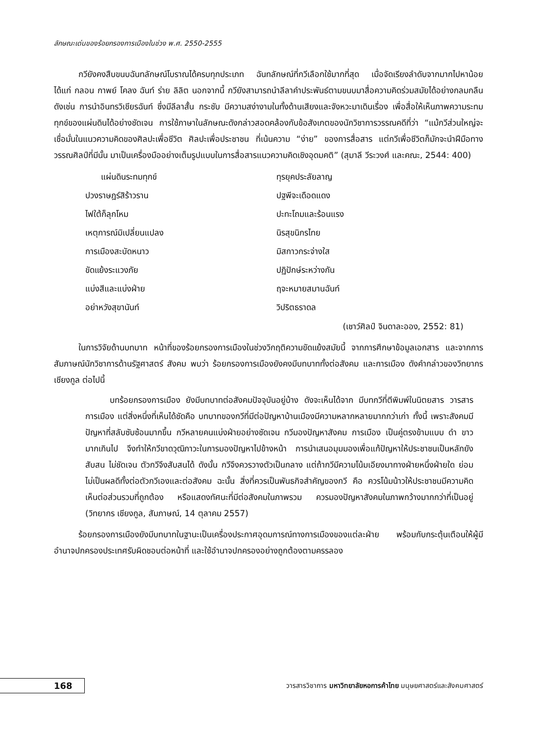ลักษณะเด่นของร้อยกรองการเมืองในช่วง พ.ศ. 2550-2555
กวียังคงสืบขนบฉันทลักษณ์โบราณได้ครบทุกประเภท ฉันทลักษณ์ที่กวีเลือกใช้มากที่สุด เมื่อจัดเรียงลำดับจากมากไปหาน้อย ได้แก่ กลอน กาพย์ โคลง ฉันท์ ร่าย ลิลิต นอกจากนี้ กวียังสามารถนำลีลาคำประพันธ์ตามขนบมาสื่อความคิดร่วมสมัยได้อย่างกลมกลืน ดังเช่น การนำอินทรวิเชียรฉันท์ ซึ่งมีลีลาสั้น กระชับ มีความสง่างามในทั้งด้านเสียงและจังหวะมาเดินเรื่อง เพื่อสื่อให้เห็นภาพความระทมทุกข์ของแผ่นดินได้อย่างชัดเจน การใช้ภาษาในลักษณะดังกล่าวสอดคล้องกับข้อสังเกตของนักวิชาการวรรณคดีที่ว่า “แม้กวีส่วนใหญ่จะเชื่อมั่นในแนวความคิดของศิลปะเพื่อชีวิต ศิลปะเพื่อประชาชน ที่เน้นความ “ง่าย” ของการสื่อสาร แต่กวีเพื่อชีวิตก็มักจะนำฝีมือทางวรรณศิลป์ที่มีนั้น มาเป็นเครื่องมืออย่างเต็มรูปแบบในการสื่อสารแนวความคิดเชิงอุดมคติ” (สุมาลี วีระวงศ์ และคณะ, 2544: 400)
แผ่นดินระทมทุกข์
ทุรยุคประลัยลาญ
ปวงราษฎร์สิร้าวราน
ปฐพีจะเดือดแดง
ไฟใต้ก็ลุกโหม
ปะทะโถมและร้อนแรง
เหตุการณ์มิเปลี่ยนแปลง
นิรสุขนิกรไทย
การเมืองสะบัดหนาว
มิสกาวกระจ่างใส
ขัดแย้งระแวงภัย
ปฏิปักษ์ระหว่างกัน
แบ่งสีและแบ่งฝ่าย
ฤจะหมายสมานฉันท์
อย่าหวังสุขานันท์
วิปริตธราดล
(เชาว์ศิลป์ จินดาละออง, 2552: 81)
ในการวิจัยด้านบทบาท หน้าที่ของร้อยกรองการเมืองในช่วงวิกฤติความขัดแย้งสมัยนี้ จากการศึกษาข้อมูลเอกสาร และจากการสัมภาษณ์นักวิชาการด้านรัฐศาสตร์ สังคม พบว่า ร้อยกรองการเมืองยังคงมีบทบาททั้งต่อสังคม และการเมือง ดังคำกล่าวของวิทยากร เชียงกูล ต่อไปนี้
บทร้อยกรองการเมือง ยังมีบทบาทต่อสังคมปัจจุบันอยู่บ้าง ดังจะเห็นได้จาก มีบทกวีที่ตีพิมพ์ในนิตยสาร วารสาร การเมือง แต่สิ่งหนึ่งที่เห็นได้ชัดคือ บทบาทของกวีที่มีต่อปัญหาบ้านเมืองมีความหลากหลายมากกว่าเก่า ทั้งนี้ เพราะสังคมมีปัญหาที่สลับซับซ้อนมากขึ้น กวีหลายคนแบ่งฝ่ายอย่างชัดเจน กวีมองปัญหาสังคม การเมือง เป็นคู่ตรงข้ามแบบ ดำ ขาว มากเกินไป จึงทำให้กวีขาดวุฒิภาวะในการมองปัญหาไปข้างหน้า การนำเสนอมุมมองเพื่อแก้ปัญหาให้ประชาชนเป็นหลักยังสับสน ไม่ชัดเจน ตัวกวีจึงสับสนได้ ดังนั้น กวีจึงควรวางตัวเป็นกลาง แต่ถ้ากวีมีความโน้มเอียงมาทางฝ่ายหนึ่งฝ่ายใด ย่อมไม่เป็นผลดีทั้งต่อตัวกวีเองและต่อสังคม ฉะนั้น สิ่งที่ควรเป็นพันธกิจสำคัญของกวี คือ ควรโน้มน้าวให้ประชาชนมีความคิดเห็นต่อส่วนรวมที่ถูกต้อง หรือแสดงทัศนะที่มีต่อสังคมในภาพรวม ควรมองปัญหาสังคมในภาพกว้างมากกว่าที่เป็นอยู่ (วิทยากร เชียงกูล, สัมภาษณ์, 14 ตุลาคม 2557)
ร้อยกรองการเมืองยังมีบทบาทในฐานะเป็นเครื่องประกาศอุดมการณ์ทางการเมืองของแต่ละฝ่าย พร้อมกับกระตุ้นเตือนให้ผู้มีอำนาจปกครองประเทศรับผิดชอบต่อหน้าที่ และใช้อำนาจปกครองอย่างถูกต้องตามครรลอง
168
วารสารวิชาการ มหาวิทยาลัยหอการค้าไทย มนุษยศาสตร์และสังคมศาสตร์